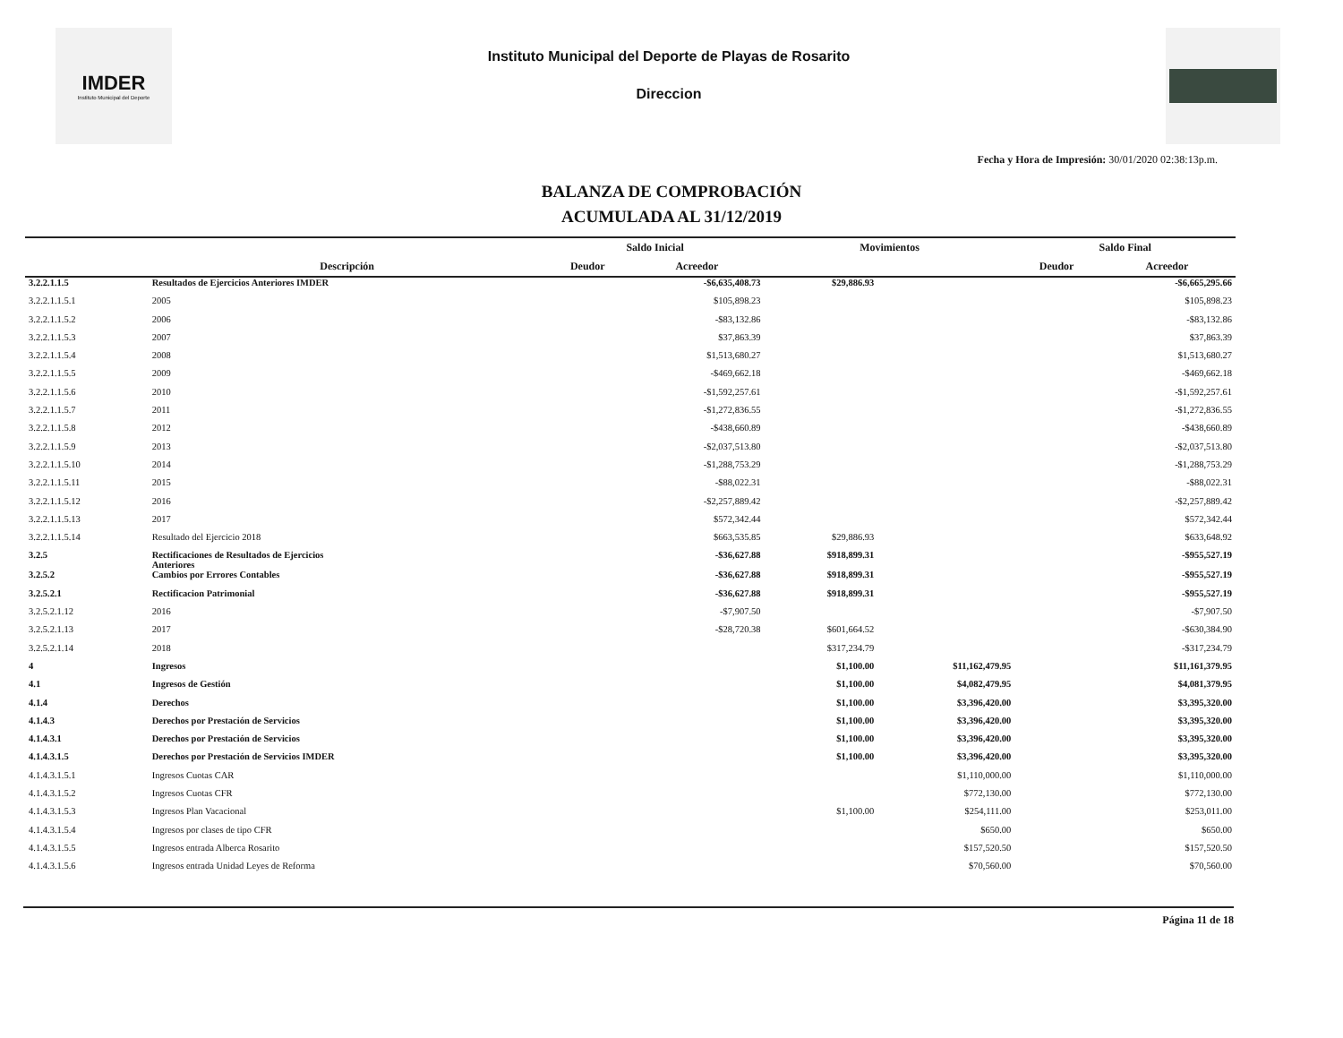IMDER
Instituto Municipal del Deporte
Instituto Municipal del Deporte de Playas de Rosarito
Direccion
Fecha y Hora de Impresión: 30/01/2020 02:38:13p.m.
BALANZA DE COMPROBACIÓN
ACUMULADA AL 31/12/2019
| | | Saldo Inicial | | Movimientos | | Saldo Final | |
| --- | --- | --- | --- | --- | --- | --- | --- |
| | Descripción | Deudor | Acreedor | | | Deudor | Acreedor |
| 3.2.2.1.1.5 | Resultados de Ejercicios Anteriores IMDER | | -$6,635,408.73 | $29,886.93 | | | -$6,665,295.66 |
| 3.2.2.1.1.5.1 | 2005 | | $105,898.23 | | | | $105,898.23 |
| 3.2.2.1.1.5.2 | 2006 | | -$83,132.86 | | | | -$83,132.86 |
| 3.2.2.1.1.5.3 | 2007 | | $37,863.39 | | | | $37,863.39 |
| 3.2.2.1.1.5.4 | 2008 | | $1,513,680.27 | | | | $1,513,680.27 |
| 3.2.2.1.1.5.5 | 2009 | | -$469,662.18 | | | | -$469,662.18 |
| 3.2.2.1.1.5.6 | 2010 | | -$1,592,257.61 | | | | -$1,592,257.61 |
| 3.2.2.1.1.5.7 | 2011 | | -$1,272,836.55 | | | | -$1,272,836.55 |
| 3.2.2.1.1.5.8 | 2012 | | -$438,660.89 | | | | -$438,660.89 |
| 3.2.2.1.1.5.9 | 2013 | | -$2,037,513.80 | | | | -$2,037,513.80 |
| 3.2.2.1.1.5.10 | 2014 | | -$1,288,753.29 | | | | -$1,288,753.29 |
| 3.2.2.1.1.5.11 | 2015 | | -$88,022.31 | | | | -$88,022.31 |
| 3.2.2.1.1.5.12 | 2016 | | -$2,257,889.42 | | | | -$2,257,889.42 |
| 3.2.2.1.1.5.13 | 2017 | | $572,342.44 | | | | $572,342.44 |
| 3.2.2.1.1.5.14 | Resultado del Ejercicio 2018 | | $663,535.85 | $29,886.93 | | | $633,648.92 |
| 3.2.5 | Rectificaciones de Resultados de Ejercicios Anteriores | | -$36,627.88 | $918,899.31 | | | -$955,527.19 |
| 3.2.5.2 | Cambios por Errores Contables | | -$36,627.88 | $918,899.31 | | | -$955,527.19 |
| 3.2.5.2.1 | Rectificacion Patrimonial | | -$36,627.88 | $918,899.31 | | | -$955,527.19 |
| 3.2.5.2.1.12 | 2016 | | -$7,907.50 | | | | -$7,907.50 |
| 3.2.5.2.1.13 | 2017 | | -$28,720.38 | $601,664.52 | | | -$630,384.90 |
| 3.2.5.2.1.14 | 2018 | | | $317,234.79 | | | -$317,234.79 |
| 4 | Ingresos | | | $1,100.00 | $11,162,479.95 | | $11,161,379.95 |
| 4.1 | Ingresos de Gestión | | | $1,100.00 | $4,082,479.95 | | $4,081,379.95 |
| 4.1.4 | Derechos | | | $1,100.00 | $3,396,420.00 | | $3,395,320.00 |
| 4.1.4.3 | Derechos por Prestación de Servicios | | | $1,100.00 | $3,396,420.00 | | $3,395,320.00 |
| 4.1.4.3.1 | Derechos por Prestación de Servicios | | | $1,100.00 | $3,396,420.00 | | $3,395,320.00 |
| 4.1.4.3.1.5 | Derechos por Prestación de Servicios IMDER | | | $1,100.00 | $3,396,420.00 | | $3,395,320.00 |
| 4.1.4.3.1.5.1 | Ingresos Cuotas CAR | | | | $1,110,000.00 | | $1,110,000.00 |
| 4.1.4.3.1.5.2 | Ingresos Cuotas CFR | | | | $772,130.00 | | $772,130.00 |
| 4.1.4.3.1.5.3 | Ingresos Plan Vacacional | | | $1,100.00 | $254,111.00 | | $253,011.00 |
| 4.1.4.3.1.5.4 | Ingresos por clases de tipo CFR | | | | $650.00 | | $650.00 |
| 4.1.4.3.1.5.5 | Ingresos entrada Alberca Rosarito | | | | $157,520.50 | | $157,520.50 |
| 4.1.4.3.1.5.6 | Ingresos entrada Unidad Leyes de Reforma | | | | $70,560.00 | | $70,560.00 |
Página 11 de 18